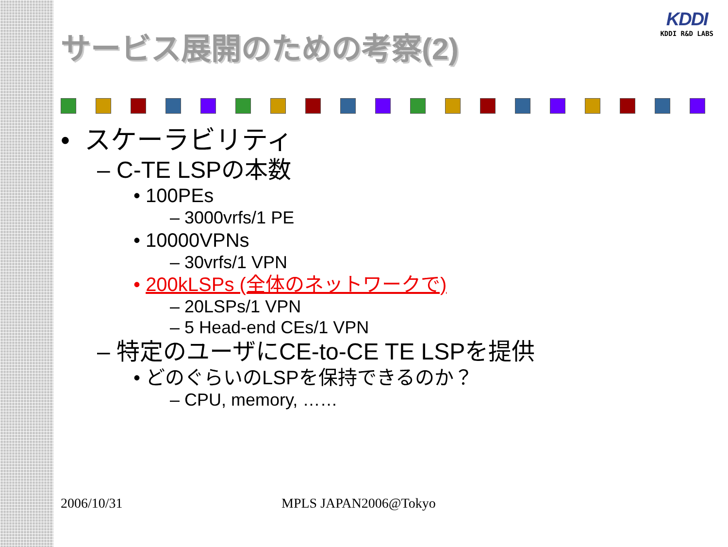KDDI
KDDI R&D LABS
サービス展開のための考察(2)
• スケーラビリティ
– C-TE LSPの本数
• 100PEs
– 3000vrfs/1 PE
• 10000VPNs
– 30vrfs/1 VPN
• 200kLSPs (全体のネットワークで)
– 20LSPs/1 VPN
– 5 Head-end CEs/1 VPN
– 特定のユーザにCE-to-CE TE LSPを提供
• どのぐらいのLSPを保持できるのか？
– CPU, memory, ……
2006/10/31 MPLS JAPAN2006@Tokyo